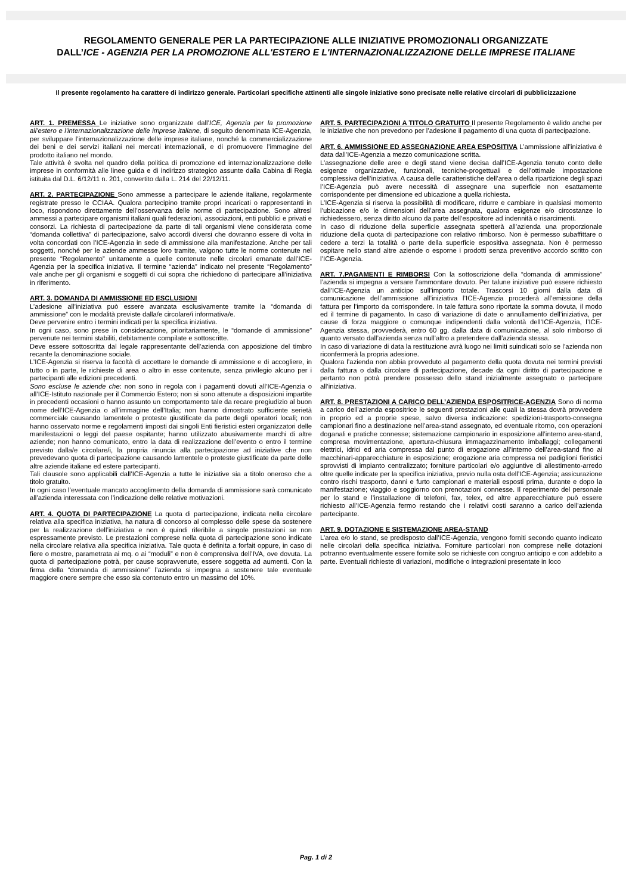REGOLAMENTO GENERALE PER LA PARTECIPAZIONE ALLE INIZIATIVE PROMOZIONALI ORGANIZZATE
DALL’ICE - AGENZIA PER LA PROMOZIONE ALL'ESTERO E L'INTERNAZIONALIZZAZIONE DELLE IMPRESE ITALIANE
Il presente regolamento ha carattere di indirizzo generale. Particolari specifiche attinenti alle singole iniziative sono precisate nelle relative circolari di pubblicizzazione
ART. 1. PREMESSA Le iniziative sono organizzate dall’ICE, Agenzia per la promozione all'estero e l'internazionalizzazione delle imprese italiane, di seguito denominata ICE-Agenzia, per sviluppare l’internazionalizzazione delle imprese italiane, nonché la commercializzazione dei beni e dei servizi italiani nei mercati internazionali, e di promuovere l’immagine del prodotto italiano nel mondo.
Tale attività è svolta nel quadro della politica di promozione ed internazionalizzazione delle imprese in conformità alle linee guida e di indirizzo strategico assunte dalla Cabina di Regia istituita dal D.L. 6/12/11 n. 201, convertito dalla L. 214 del 22/12/11.
ART. 2. PARTECIPAZIONE Sono ammesse a partecipare le aziende italiane, regolarmente registrate presso le CCIAA. Qualora partecipino tramite propri incaricati o rappresentanti in loco, rispondono direttamente dell’osservanza delle norme di partecipazione. Sono altresì ammessi a partecipare organismi italiani quali federazioni, associazioni, enti pubblici e privati e consorzi. La richiesta di partecipazione da parte di tali organismi viene considerata come “domanda collettiva” di partecipazione, salvo accordi diversi che dovranno essere di volta in volta concordati con l’ICE-Agenzia in sede di ammissione alla manifestazione. Anche per tali soggetti, nonché per le aziende ammesse loro tramite, valgono tutte le norme contenute nel presente “Regolamento” unitamente a quelle contenute nelle circolari emanate dall’ICE-Agenzia per la specifica iniziativa. Il termine “azienda” indicato nel presente “Regolamento” vale anche per gli organismi e soggetti di cui sopra che richiedono di partecipare all’iniziativa in riferimento.
ART. 3. DOMANDA DI AMMISSIONE ED ESCLUSIONI
L’adesione all’iniziativa può essere avanzata esclusivamente tramite la “domanda di ammissione” con le modalità previste dalla/e circolare/i informativa/e.
Deve pervenire entro i termini indicati per la specifica iniziativa.
In ogni caso, sono prese in considerazione, prioritariamente, le “domande di ammissione” pervenute nei termini stabiliti, debitamente compilate e sottoscritte.
Deve essere sottoscritta dal legale rappresentante dell’azienda con apposizione del timbro recante la denominazione sociale.
L’ICE-Agenzia si riserva la facoltà di accettare le domande di ammissione e di accogliere, in tutto o in parte, le richieste di area o altro in esse contenute, senza privilegio alcuno per i partecipanti alle edizioni precedenti.
Sono escluse le aziende che: non sono in regola con i pagamenti dovuti all’ICE-Agenzia o all’ICE-Istituto nazionale per il Commercio Estero; non si sono attenute a disposizioni impartite in precedenti occasioni o hanno assunto un comportamento tale da recare pregiudizio al buon nome dell’ICE-Agenzia o all’immagine dell’Italia; non hanno dimostrato sufficiente serietà commerciale causando lamentele o proteste giustificate da parte degli operatori locali; non hanno osservato norme e regolamenti imposti dai singoli Enti fieristici esteri organizzatori delle manifestazioni o leggi del paese ospitante; hanno utilizzato abusivamente marchi di altre aziende; non hanno comunicato, entro la data di realizzazione dell’evento o entro il termine previsto dalla/e circolare/i, la propria rinuncia alla partecipazione ad iniziative che non prevedevano quota di partecipazione causando lamentele o proteste giustificate da parte delle altre aziende italiane ed estere partecipanti.
Tali clausole sono applicabili dall’ICE-Agenzia a tutte le iniziative sia a titolo oneroso che a titolo gratuito.
In ogni caso l’eventuale mancato accoglimento della domanda di ammissione sarà comunicato all’azienda interessata con l’indicazione delle relative motivazioni.
ART. 4. QUOTA DI PARTECIPAZIONE La quota di partecipazione, indicata nella circolare relativa alla specifica iniziativa, ha natura di concorso al complesso delle spese da sostenere per la realizzazione dell’iniziativa e non è quindi riferibile a singole prestazioni se non espressamente previsto. Le prestazioni comprese nella quota di partecipazione sono indicate nella circolare relativa alla specifica iniziativa. Tale quota è definita a forfait oppure, in caso di fiere o mostre, parametrata ai mq. o ai “moduli” e non è comprensiva dell’IVA, ove dovuta. La quota di partecipazione potrà, per cause sopravvenute, essere soggetta ad aumenti. Con la firma della “domanda di ammissione” l’azienda si impegna a sostenere tale eventuale maggiore onere sempre che esso sia contenuto entro un massimo del 10%.
ART. 5. PARTECIPAZIONI A TITOLO GRATUITO Il presente Regolamento è valido anche per le iniziative che non prevedono per l’adesione il pagamento di una quota di partecipazione.
ART. 6. AMMISSIONE ED ASSEGNAZIONE AREA ESPOSITIVA L’ammissione all’iniziativa è data dall’ICE-Agenzia a mezzo comunicazione scritta.
L’assegnazione delle aree e degli stand viene decisa dall’ICE-Agenzia tenuto conto delle esigenze organizzative, funzionali, tecniche-progettuali e dell’ottimale impostazione complessiva dell’iniziativa. A causa delle caratteristiche dell’area o della ripartizione degli spazi l’ICE-Agenzia può avere necessità di assegnare una superficie non esattamente corrispondente per dimensione ed ubicazione a quella richiesta.
L’ICE-Agenzia si riserva la possibilità di modificare, ridurre e cambiare in qualsiasi momento l’ubicazione e/o le dimensioni dell’area assegnata, qualora esigenze e/o circostanze lo richiedessero, senza diritto alcuno da parte dell’espositore ad indennità o risarcimenti.
In caso di riduzione della superficie assegnata spetterà all’azienda una proporzionale riduzione della quota di partecipazione con relativo rimborso. Non è permesso subaffittare o cedere a terzi la totalità o parte della superficie espositiva assegnata. Non è permesso ospitare nello stand altre aziende o esporne i prodotti senza preventivo accordo scritto con l’ICE-Agenzia.
ART. 7.PAGAMENTI E RIMBORSI Con la sottoscrizione della “domanda di ammissione” l’azienda si impegna a versare l’ammontare dovuto. Per talune iniziative può essere richiesto dall’ICE-Agenzia un anticipo sull’importo totale. Trascorsi 10 giorni dalla data di comunicazione dell’ammissione all’iniziativa l’ICE-Agenzia procederà all’emissione della fattura per l’importo da corrispondere. In tale fattura sono riportate la somma dovuta, il modo ed il termine di pagamento. In caso di variazione di date o annullamento dell’iniziativa, per cause di forza maggiore o comunque indipendenti dalla volontà dell’ICE-Agenzia, l’ICE-Agenzia stessa, provvederà, entro 60 gg. dalla data di comunicazione, al solo rimborso di quanto versato dall’azienda senza null’altro a pretendere dall’azienda stessa.
In caso di variazione di data la restituzione avrà luogo nei limiti suindicati solo se l’azienda non riconfermerà la propria adesione.
Qualora l’azienda non abbia provveduto al pagamento della quota dovuta nei termini previsti dalla fattura o dalla circolare di partecipazione, decade da ogni diritto di partecipazione e pertanto non potrà prendere possesso dello stand inizialmente assegnato o partecipare all’iniziativa.
ART. 8. PRESTAZIONI A CARICO DELL’AZIENDA ESPOSITRICE-AGENZIA Sono di norma a carico dell’azienda espositrice le seguenti prestazioni alle quali la stessa dovrà provvedere in proprio ed a proprie spese, salvo diversa indicazione: spedizioni-trasporto-consegna campionari fino a destinazione nell’area-stand assegnato, ed eventuale ritorno, con operazioni doganali e pratiche connesse; sistemazione campionario in esposizione all’interno area-stand, compresa movimentazione, apertura-chiusura immagazzinamento imballaggi; collegamenti elettrici, idrici ed aria compressa dal punto di erogazione all’interno dell’area-stand fino ai macchinari-apparecchiature in esposizione; erogazione aria compressa nei padiglioni fieristici sprovvisti di impianto centralizzato; forniture particolari e/o aggiuntive di allestimento-arredo oltre quelle indicate per la specifica iniziativa, previo nulla osta dell’ICE-Agenzia; assicurazione contro rischi trasporto, danni e furto campionari e materiali esposti prima, durante e dopo la manifestazione; viaggio e soggiorno con prenotazioni connesse. Il reperimento del personale per lo stand e l’installazione di telefoni, fax, telex, ed altre apparecchiature può essere richiesto all’ICE-Agenzia fermo restando che i relativi costi saranno a carico dell’azienda partecipante.
ART. 9. DOTAZIONE E SISTEMAZIONE AREA-STAND
L’area e/o lo stand, se predisposto dall’ICE-Agenzia, vengono forniti secondo quanto indicato nelle circolari della specifica iniziativa. Forniture particolari non comprese nelle dotazioni potranno eventualmente essere fornite solo se richieste con congruo anticipo e con addebito a parte. Eventuali richieste di variazioni, modifiche o integrazioni presentate in loco
Pag. 1 di 2